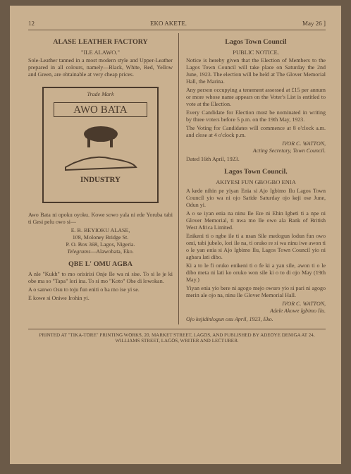12 EKO AKETE. May 26 ]
ALASE LEATHER FACTORY
"ILE ALAWO."
Sole-Leather tanned in a most modern style and Upper-Leather prepared in all colours, namely—Black, White, Red, Yellow and Green, are obtainable at very cheap prices.
Trade Mark
AWO BATA
INDUSTRY
Awo Bata ni opoku oyoku. Kowe sowo yala ni ede Yoruba tabi ti Gesi pelu owo si—
E. B. BEYIOKU ALASE,
108, Moloney Bridge St.
P. O. Box 368, Lagos, Nigeria.
Telegrams—Alawobata, Eko.
QBE L' OMU AGBA
A nle "Kukh" to mo orisirisi Onje Ile wa ni sise. To si le je ki obe ma so "Tapa" lori ina. To si mo "Koto" Obe di lowokan.
A o sanwo Osu to toju fun eniti o ba mo ise yi se.
E kowe si Oniwe Irohin yi.
Lagos Town Council
PUBLIC NOTICE.
Notice is hereby given that the Election of Members to the Lagos Town Council will take place on Saturday the 2nd June, 1923. The election will be held at The Glover Memorial Hall, the Marina.
Any person occupying a tenement assessed at £15 per annum or more whose name appears on the Voter's List is entitled to vote at the Election.
Every Candidate for Election must be nominated in writing by three voters before 5 p.m. on the 19th May, 1923.
The Voting for Candidates will commence at 8 o'clock a.m. and close at 4 o'clock p.m.
IVOR C. WATTON,
Acting Secretary, Town Council.
Dated 16th April, 1923.
Lagos Town Council.
AKIYESI FUN GBOGBO ENIA
A kede nihin pe yiyan Enia si Ajo Igbimo Ilu Lagos Town Council yio wa ni ojo Satide Saturday ojo keji ose June, Odun yi.
A o se iyan enia na ninu Ile Ere ni Ehin Igbeti ti a npe ni Glover Memorial, ti nwa mo Ile owo ala Bank of British West Africa Limited.
Enikeni ti o ngbe ile ti a nsan Sile medogun lodun fun owo omi, tabi jubelo, lori ile na, ti oruko re si wa ninu iwe awon ti o le yan enia si Ajo Igbimo Ilu, Lagos Town Council yio ni agbara lati dibo.
Ki a to le fi oruko enikeni ti o fe ki a yan sile, awon ti o le dibo meta ni lati ko oruko won sile ki o to di ojo May (19th May.)
Yiyan enia yio bere ni agogo mejo owuro yio si pari ni agogo merin ale ojo na, ninu Ile Glover Memorial Hall.
IVOR C. WATTON,
Adele Akowe Igbimo Ilu.
Ojo kejidinlogun osu April, 1923, Eko.
PRINTED AT "TIKA-TORE" PRINTING WORKS, 20, MARKET STREET, LAGOS, AND PUBLISHED BY ADEOYE DENIGA AT 24, WILLIAMS STREET, LAGOS, WRITER AND LECTURER.